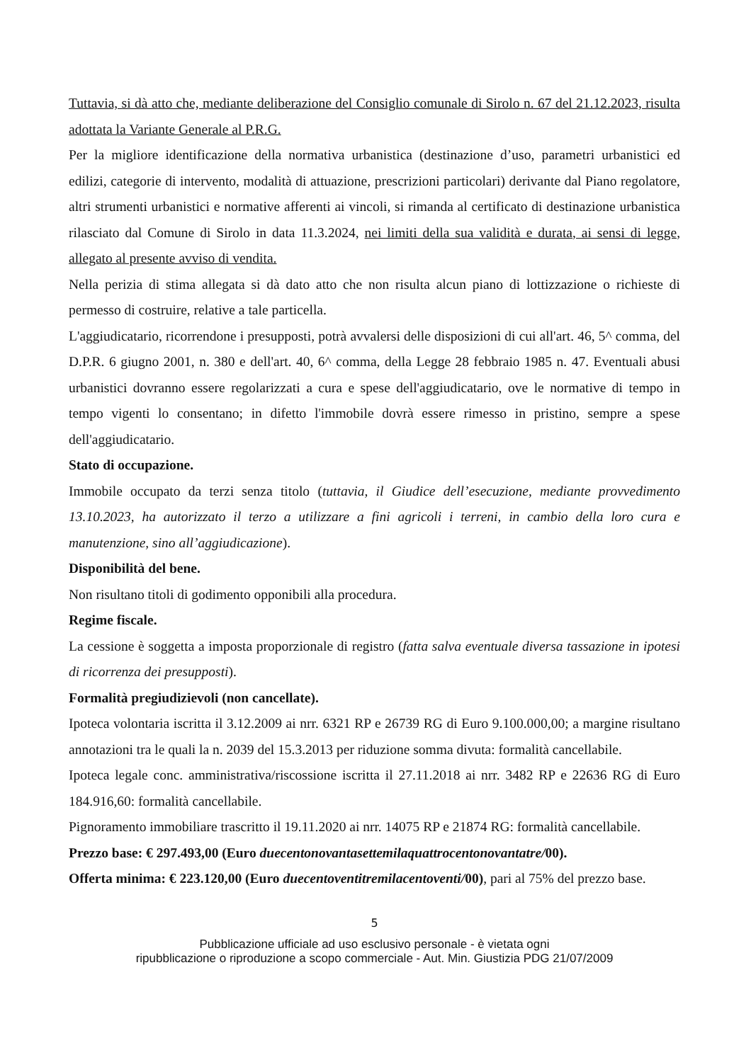Tuttavia, si dà atto che, mediante deliberazione del Consiglio comunale di Sirolo n. 67 del 21.12.2023, risulta adottata la Variante Generale al P.R.G.
Per la migliore identificazione della normativa urbanistica (destinazione d’uso, parametri urbanistici ed edilizi, categorie di intervento, modalità di attuazione, prescrizioni particolari) derivante dal Piano regolatore, altri strumenti urbanistici e normative afferenti ai vincoli, si rimanda al certificato di destinazione urbanistica rilasciato dal Comune di Sirolo in data 11.3.2024, nei limiti della sua validità e durata, ai sensi di legge, allegato al presente avviso di vendita.
Nella perizia di stima allegata si dà dato atto che non risulta alcun piano di lottizzazione o richieste di permesso di costruire, relative a tale particella.
L'aggiudicatario, ricorrendone i presupposti, potrà avvalersi delle disposizioni di cui all'art. 46, 5^ comma, del D.P.R. 6 giugno 2001, n. 380 e dell'art. 40, 6^ comma, della Legge 28 febbraio 1985 n. 47. Eventuali abusi urbanistici dovranno essere regolarizzati a cura e spese dell'aggiudicatario, ove le normative di tempo in tempo vigenti lo consentano; in difetto l'immobile dovrà essere rimesso in pristino, sempre a spese dell'aggiudicatario.
Stato di occupazione.
Immobile occupato da terzi senza titolo (tuttavia, il Giudice dell’esecuzione, mediante provvedimento 13.10.2023, ha autorizzato il terzo a utilizzare a fini agricoli i terreni, in cambio della loro cura e manutenzione, sino all’aggiudicazione).
Disponibilità del bene.
Non risultano titoli di godimento opponibili alla procedura.
Regime fiscale.
La cessione è soggetta a imposta proporzionale di registro (fatta salva eventuale diversa tassazione in ipotesi di ricorrenza dei presupposti).
Formalità pregiudizievoli (non cancellate).
Ipoteca volontaria iscritta il 3.12.2009 ai nrr. 6321 RP e 26739 RG di Euro 9.100.000,00; a margine risultano annotazioni tra le quali la n. 2039 del 15.3.2013 per riduzione somma divuta: formalità cancellabile.
Ipoteca legale conc. amministrativa/riscossione iscritta il 27.11.2018 ai nrr. 3482 RP e 22636 RG di Euro 184.916,60: formalità cancellabile.
Pignoramento immobiliare trascritto il 19.11.2020 ai nrr. 14075 RP e 21874 RG: formalità cancellabile.
Prezzo base: € 297.493,00 (Euro duecentonovantasettemilaquattrocentonovantatre/00).
Offerta minima: € 223.120,00 (Euro duecentoventitremilacentoventi/00), pari al 75% del prezzo base.
5
Pubblicazione ufficiale ad uso esclusivo personale - è vietata ogni
ripubblicazione o riproduzione a scopo commerciale - Aut. Min. Giustizia PDG 21/07/2009